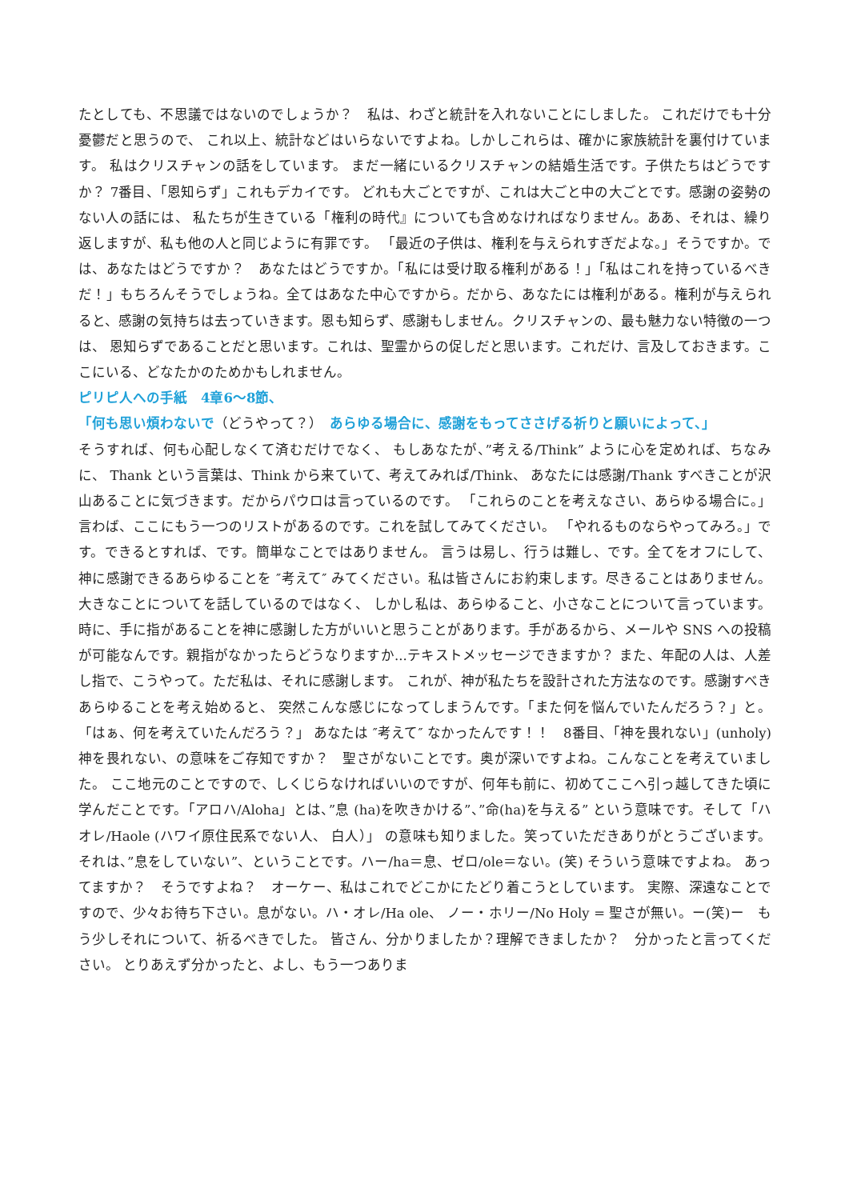たとしても、不思議ではないのでしょうか？　私は、わざと統計を入れないことにしました。 これだけでも十分憂鬱だと思うので、 これ以上、統計などはいらないですよね。しかしこれらは、確かに家族統計を裏付けています。 私はクリスチャンの話をしています。 まだ一緒にいるクリスチャンの結婚生活です。子供たちはどうですか？ 7番目、「恩知らず」これもデカイです。 どれも大ごとですが、これは大ごと中の大ごとです。感謝の姿勢のない人の話には、 私たちが生きている「権利の時代』についても含めなければなりません。ああ、それは、繰り返しますが、私も他の人と同じように有罪です。 「最近の子供は、権利を与えられすぎだよな。」そうですか。では、あなたはどうですか？　あなたはどうですか。「私には受け取る権利がある！」「私はこれを持っているべきだ！」もちろんそうでしょうね。全てはあなた中心ですから。だから、あなたには権利がある。権利が与えられると、感謝の気持ちは去っていきます。恩も知らず、感謝もしません。クリスチャンの、最も魅力ない特徴の一つは、 恩知らずであることだと思います。これは、聖霊からの促しだと思います。これだけ、言及しておきます。ここにいる、どなたかのためかもしれません。
ピリピ人への手紙　4章6〜8節、
「何も思い煩わないで（どうやって？）　あらゆる場合に、感謝をもってささげる祈りと願いによって、」
そうすれば、何も心配しなくて済むだけでなく、 もしあなたが、”考える/Think” ように心を定めれば、ちなみに、 Thank という言葉は、Think から来ていて、考えてみれば/Think、 あなたには感謝/Thank すべきことが沢山あることに気づきます。だからパウロは言っているのです。 「これらのことを考えなさい、あらゆる場合に。」 言わば、ここにもう一つのリストがあるのです。これを試してみてください。 「やれるものならやってみろ。」です。できるとすれば、です。簡単なことではありません。 言うは易し、行うは難し、です。全てをオフにして、 神に感謝できるあらゆることを ″考えて″ みてください。私は皆さんにお約束します。尽きることはありません。大きなことについてを話しているのではなく、 しかし私は、あらゆること、小さなことについて言っています。時に、手に指があることを神に感謝した方がいいと思うことがあります。手があるから、メールや SNS への投稿が可能なんです。親指がなかったらどうなりますか...テキストメッセージできますか？ また、年配の人は、人差し指で、こうやって。ただ私は、それに感謝します。 これが、神が私たちを設計された方法なのです。感謝すべきあらゆることを考え始めると、 突然こんな感じになってしまうんです。「また何を悩んでいたんだろう？」と。「はぁ、何を考えていたんだろう？」 あなたは ″考えて″ なかったんです！！　8番目、「神を畏れない」(unholy)神を畏れない、の意味をご存知ですか？　聖さがないことです。奥が深いですよね。こんなことを考えていました。 ここ地元のことですので、しくじらなければいいのですが、何年も前に、初めてここへ引っ越してきた頃に学んだことです。「アロハ/Aloha」とは、”息 (ha)を吹きかける”、”命(ha)を与える” という意味です。そして「ハオレ/Haole (ハワイ原住民系でない人、 白人）」 の意味も知りました。笑っていただきありがとうございます。 それは、”息をしていない”、ということです。ハー/ha＝息、ゼロ/ole＝ない。(笑) そういう意味ですよね。 あってますか？　そうですよね？　オーケー、私はこれでどこかにたどり着こうとしています。 実際、深遠なことですので、少々お待ち下さい。息がない。ハ・オレ/Ha ole、 ノー・ホリー/No Holy = 聖さが無い。ー(笑)ー　もう少しそれについて、祈るべきでした。 皆さん、分かりましたか？理解できましたか？　分かったと言ってください。 とりあえず分かったと、よし、もう一つありま